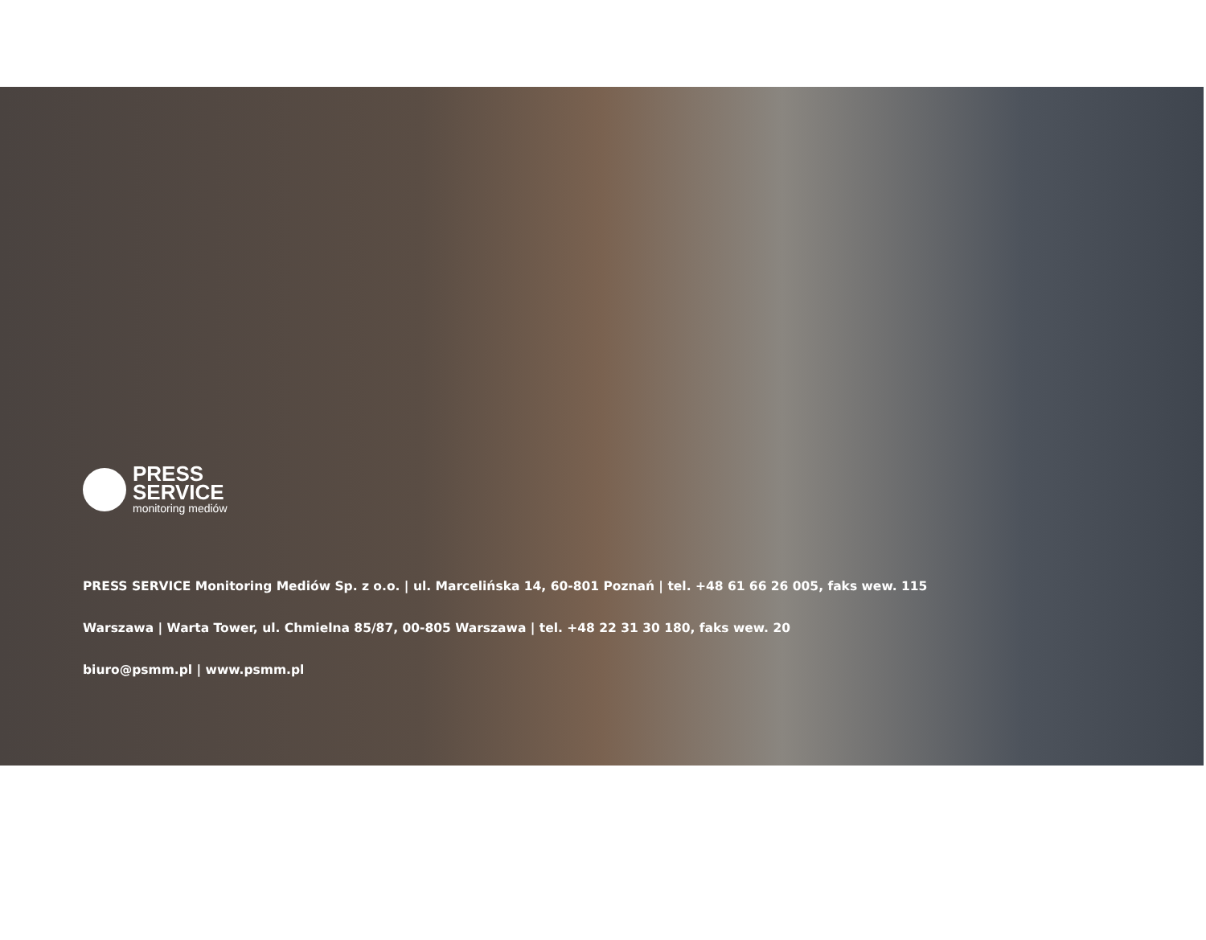PRESS
SERVICE
monitoring mediów
PRESS SERVICE Monitoring Mediów Sp. z o.o. | ul. Marcelińska 14, 60-801 Poznań | tel. +48 61 66 26 005, faks wew. 115
Warszawa | Warta Tower, ul. Chmielna 85/87, 00-805 Warszawa | tel. +48 22 31 30 180, faks wew. 20
biuro@psmm.pl | www.psmm.pl